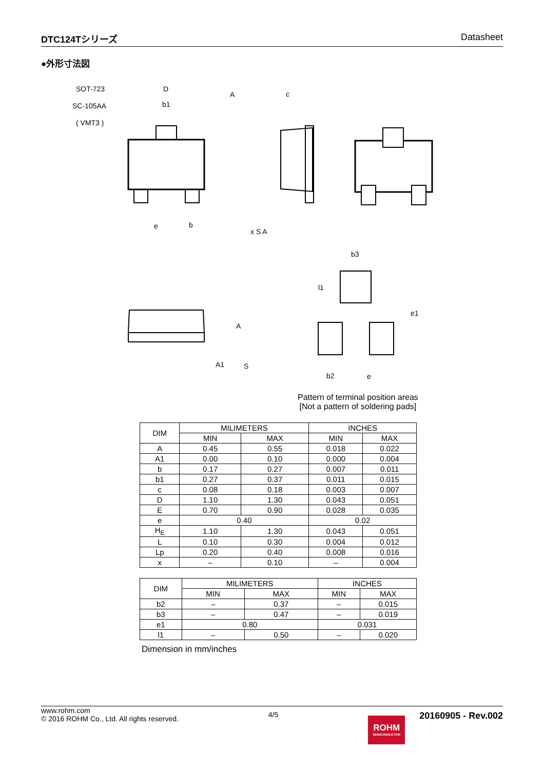DTC124Tシリーズ Datasheet
●外形寸法図
SOT-723
SC-105AA
( VMT3 )
D
b1
A
c
e
b
x S A
S
A
A1
b3
b2
e
e1
l1
Pattern of terminal position areas
[Not a pattern of soldering pads]
| DIM | MILIMETERS | | INCHES | |
| --- | --- | --- | --- | --- |
| | MIN | MAX | MIN | MAX |
| A | 0.45 | 0.55 | 0.018 | 0.022 |
| A1 | 0.00 | 0.10 | 0.000 | 0.004 |
| b | 0.17 | 0.27 | 0.007 | 0.011 |
| b1 | 0.27 | 0.37 | 0.011 | 0.015 |
| c | 0.08 | 0.18 | 0.003 | 0.007 |
| D | 1.10 | 1.30 | 0.043 | 0.051 |
| E | 0.70 | 0.90 | 0.028 | 0.035 |
| e | 0.40 | | 0.02 | |
| H<sub>E</sub> | 1.10 | 1.30 | 0.043 | 0.051 |
| L | 0.10 | 0.30 | 0.004 | 0.012 |
| Lp | 0.20 | 0.40 | 0.008 | 0.016 |
| x | – | 0.10 | – | 0.004 |
| DIM | MILIMETERS | | INCHES | |
| --- | --- | --- | --- | --- |
| | MIN | MAX | MIN | MAX |
| b2 | – | 0.37 | – | 0.015 |
| b3 | – | 0.47 | – | 0.019 |
| e1 | 0.80 | | 0.031 | |
| l1 | – | 0.50 | – | 0.020 |
Dimension in mm/inches
www.rohm.com
© 2016 ROHM Co., Ltd. All rights reserved.
4/5
ROHM
SEMICONDUCTOR
20160905 - Rev.002